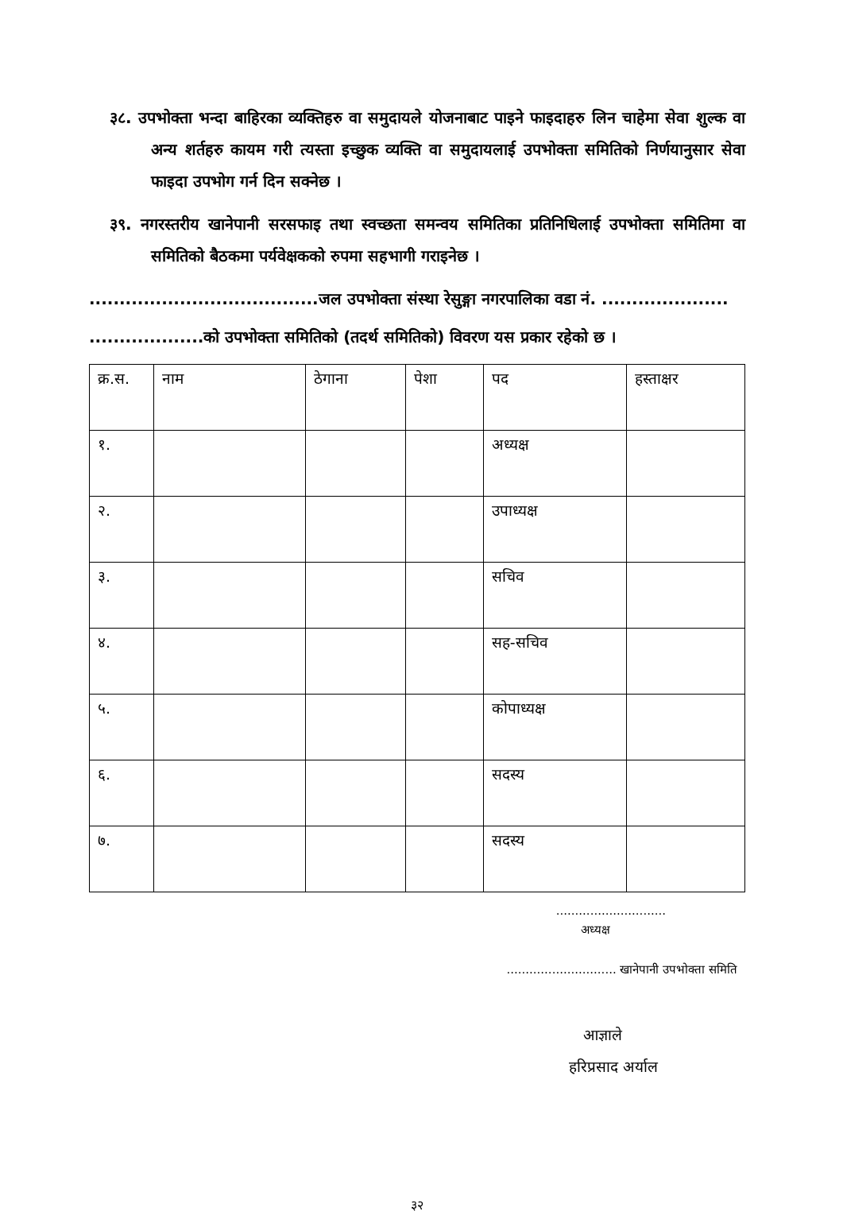३८. उपभोक्ता भन्दा बाहिरका व्यक्तिहरु वा समुदायले योजनाबाट पाइने फाइदाहरु लिन चाहेमा सेवा शुल्क वा अन्य शर्तहरु कायम गरी त्यस्ता इच्छुक व्यक्ति वा समुदायलाई उपभोक्ता समितिको निर्णयानुसार सेवा फाइदा उपभोग गर्न दिन सक्नेछ ।
३९. नगरस्तरीय खानेपानी सरसफाइ तथा स्वच्छता समन्वय समितिका प्रतिनिधिलाई उपभोक्ता समितिमा वा समितिको बैठकमा पर्यवेक्षकको रुपमा सहभागी गराइनेछ ।
......................................जल उपभोक्ता संस्था रेसुङ्गा नगरपालिका वडा नं. .....................
...................को उपभोक्ता समितिको (तदर्थ समितिको) विवरण यस प्रकार रहेको छ ।
| क्र.स. | नाम | ठेगाना | पेशा | पद | हस्ताक्षर |
| --- | --- | --- | --- | --- | --- |
| १. | | | | अध्यक्ष | |
| २. | | | | उपाध्यक्ष | |
| ३. | | | | सचिव | |
| ४. | | | | सह-सचिव | |
| ५. | | | | कोपाध्यक्ष | |
| ६. | | | | सदस्य | |
| ७. | | | | सदस्य | |
.............................
अध्यक्ष
............................. खानेपानी उपभोक्ता समिति
आज्ञाले
हरिप्रसाद अर्याल
३२